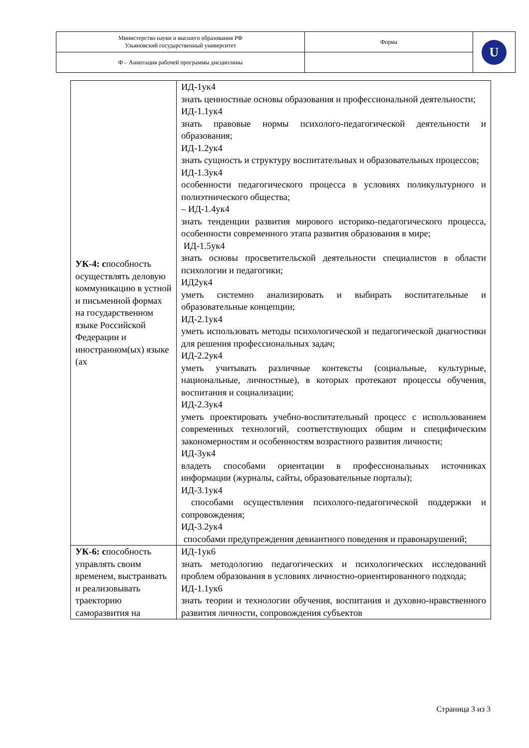| Министерство науки и высшего образования РФ Ульяновский государственный университет | Форма | U |
| Ф – Аннотация рабочей программы дисциплины | | |
| УК-4: с пособность осуществлять деловую коммуникацию в устной и письменной формах на государственном языке Российской Федерации и иностранном(ых) языке (ах | ИД-1ук4 знать ценностные основы образования и профессиональной деятельности; ИД-1.1ук4 знать правовые нормы психолого-педагогической деятельности и образования; ИД-1.2ук4 знать сущность и структуру воспитательных и образовательных процессов; ИД-1.3ук4 особенности педагогического процесса в условиях поликультурного и полиэтнического общества; – ИД-1.4ук4 знать тенденции развития мирового историко-педагогического процесса, особенности современного этапа развития образования в мире; ИД-1.5ук4 знать основы просветительской деятельности специалистов в области психологии и педагогики; ИД2ук4 уметь системно анализировать и выбирать воспитательные и образовательные концепции; ИД-2.1ук4 уметь использовать методы психологической и педагогической диагностики для решения профессиональных задач; ИД-2.2ук4 уметь учитывать различные контексты (социальные, культурные, национальные, личностные), в которых протекают процессы обучения, воспитания и социализации; ИД-2.3ук4 уметь проектировать учебно-воспитательный процесс с использованием современных технологий, соответствующих общим и специфическим закономерностям и особенностям возрастного развития личности; ИД-3ук4 владеть способами ориентации в профессиональных источниках информации (журналы, сайты, образовательные порталы); ИД-3.1ук4 способами осуществления психолого-педагогической поддержки и сопровождения; ИД-3.2ук4 способами предупреждения девиантного поведения и правонарушений; |
| УК-6: с пособность управлять своим временем, выстраивать и реализовывать траекторию саморазвития на | ИД-1ук6 знать методологию педагогических и психологических исследований проблем образования в условиях личностно-ориентированного подхода; ИД-1.1ук6 знать теории и технологии обучения, воспитания и духовно-нравственного развития личности, сопровождения субъектов |
Страница 3 из 3